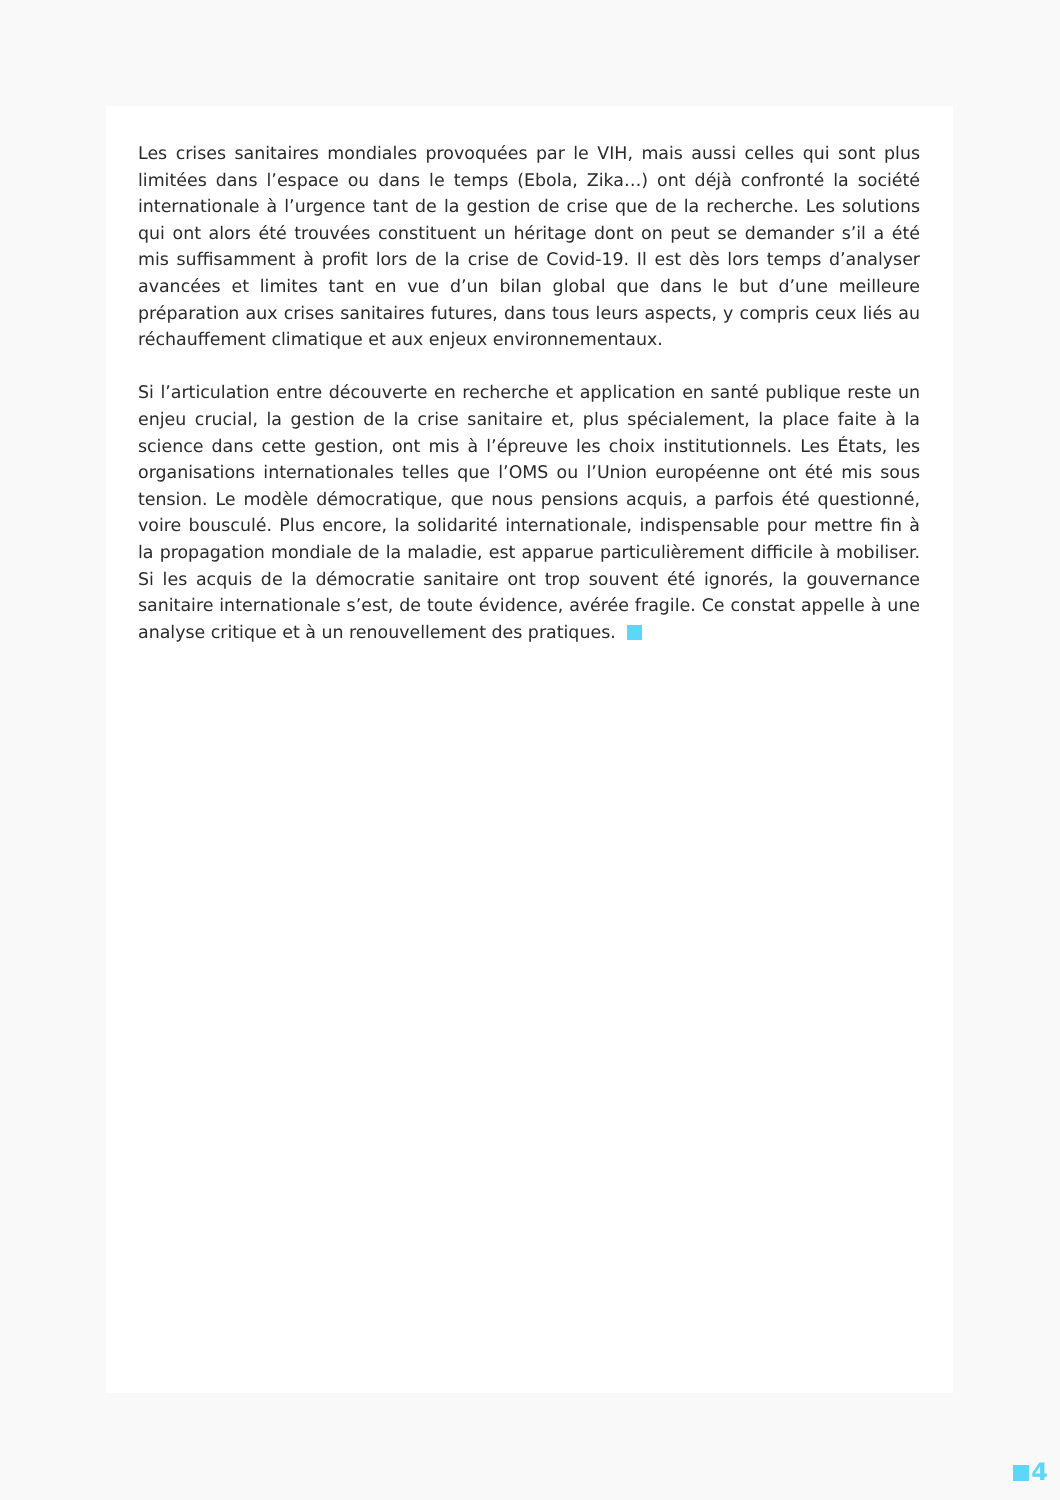Les crises sanitaires mondiales provoquées par le VIH, mais aussi celles qui sont plus limitées dans l’espace ou dans le temps (Ebola, Zika…) ont déjà confronté la société internationale à l’urgence tant de la gestion de crise que de la recherche. Les solutions qui ont alors été trouvées constituent un héritage dont on peut se demander s’il a été mis suffisamment à profit lors de la crise de Covid-19. Il est dès lors temps d’analyser avancées et limites tant en vue d’un bilan global que dans le but d’une meilleure préparation aux crises sanitaires futures, dans tous leurs aspects, y compris ceux liés au réchauffement climatique et aux enjeux environnementaux.
Si l’articulation entre découverte en recherche et application en santé publique reste un enjeu crucial, la gestion de la crise sanitaire et, plus spécialement, la place faite à la science dans cette gestion, ont mis à l’épreuve les choix institutionnels. Les États, les organisations internationales telles que l’OMS ou l’Union européenne ont été mis sous tension. Le modèle démocratique, que nous pensions acquis, a parfois été questionné, voire bousculé. Plus encore, la solidarité internationale, indispensable pour mettre fin à la propagation mondiale de la maladie, est apparue particulièrement difficile à mobiliser. Si les acquis de la démocratie sanitaire ont trop souvent été ignorés, la gouvernance sanitaire internationale s’est, de toute évidence, avérée fragile. Ce constat appelle à une analyse critique et à un renouvellement des pratiques.
4